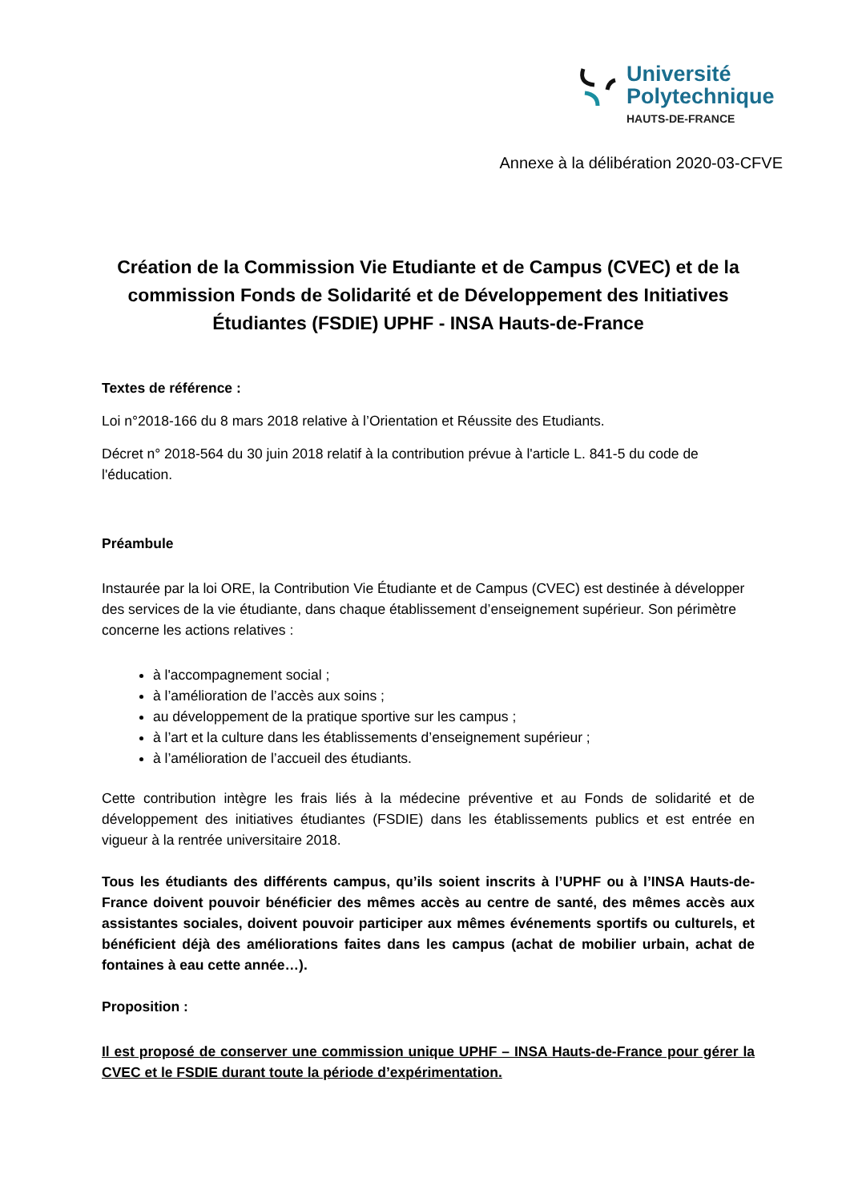Université
Polytechnique
HAUTS-DE-FRANCE
Annexe à la délibération 2020-03-CFVE
Création de la Commission Vie Etudiante et de Campus (CVEC) et de la commission Fonds de Solidarité et de Développement des Initiatives Étudiantes (FSDIE) UPHF - INSA Hauts-de-France
Textes de référence :
Loi n°2018-166 du 8 mars 2018 relative à l’Orientation et Réussite des Etudiants.
Décret n° 2018-564 du 30 juin 2018 relatif à la contribution prévue à l'article L. 841-5 du code de l'éducation.
Préambule
Instaurée par la loi ORE, la Contribution Vie Étudiante et de Campus (CVEC) est destinée à développer des services de la vie étudiante, dans chaque établissement d’enseignement supérieur. Son périmètre concerne les actions relatives :
à l'accompagnement social ;
à l’amélioration de l’accès aux soins ;
au développement de la pratique sportive sur les campus ;
à l’art et la culture dans les établissements d’enseignement supérieur ;
à l’amélioration de l’accueil des étudiants.
Cette contribution intègre les frais liés à la médecine préventive et au Fonds de solidarité et de développement des initiatives étudiantes (FSDIE) dans les établissements publics et est entrée en vigueur à la rentrée universitaire 2018.
Tous les étudiants des différents campus, qu’ils soient inscrits à l’UPHF ou à l’INSA Hauts-de-France doivent pouvoir bénéficier des mêmes accès au centre de santé, des mêmes accès aux assistantes sociales, doivent pouvoir participer aux mêmes événements sportifs ou culturels, et bénéficient déjà des améliorations faites dans les campus (achat de mobilier urbain, achat de fontaines à eau cette année…).
Proposition :
Il est proposé de conserver une commission unique UPHF – INSA Hauts-de-France pour gérer la CVEC et le FSDIE durant toute la période d’expérimentation.